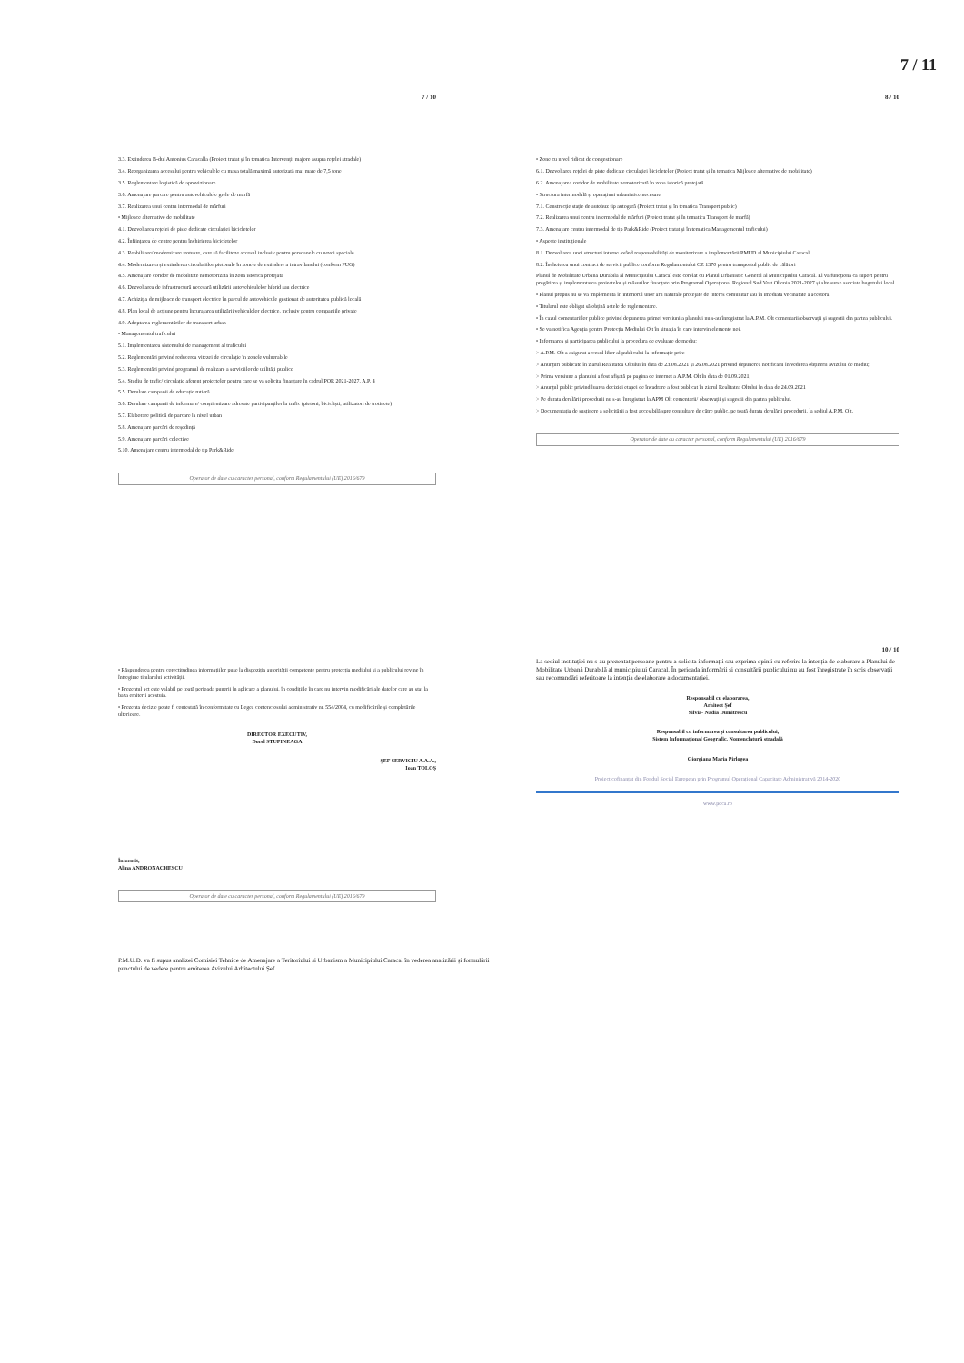7 / 11
7 / 10
3.3. Extinderea B-dul Antonius Caracalla (Proiect tratat și în tematica Intervenții majore asupra rețelei stradale)
3.4. Reorganizarea accesului pentru vehiculele cu masa totală maximă autorizată mai mare de 7,5 tone
3.5. Reglementare logistică de aprovizionare
3.6. Amenajare parcare pentru autovehiculele grele de marfă
3.7. Realizarea unui centru intermodal de mărfuri
• Mijloace alternative de mobilitate
4.1. Dezvoltarea rețelei de piste dedicate circulației bicicletelor
4.2. Înființarea de centre pentru închirierea bicicletelor
4.3. Reabilitare/ modernizare trotuare, care să faciliteze accesul inclusiv pentru persoanele cu nevoi speciale
4.4. Modernizarea și extinderea circulațiilor pietonale în zonele de extindere a intravilanului (conform PUG)
4.5. Amenajare coridor de mobilitate nemotorizată în zona istorică protejată
4.6. Dezvoltarea de infrastructură necesară utilizării autovehiculelor hibrid sau electrice
4.7. Achiziția de mijloace de transport electrice în parcul de autovehicule gestionat de autoritatea publică locală
4.8. Plan local de acțiune pentru încurajarea utilizării vehiculelor electrice, inclusiv pentru companiile private
4.9. Adoptarea reglementărilor de transport urban
• Managementul traficului
5.1. Implementarea sistemului de management al traficului
5.2. Reglementări privind reducerea vitezei de circulație în zonele vulnerabile
5.3. Reglementări privind programul de realizare a serviciilor de utilități publice
5.4. Studiu de trafic/ circulație aferent proiectelor pentru care se va solicita finanțare în cadrul POR 2021-2027, A.P. 4
5.5. Derulare campanii de educație rutieră
5.6. Derulare campanii de informare/ conștientizare adresate participanților la trafic (pietoni, bicicliști, utilizatori de trotinete)
5.7. Elaborare politică de parcare la nivel urban
5.8. Amenajare parcări de reședință
5.9. Amenajare parcări colective
5.10. Amenajare centru intermodal de tip Park&Ride
Operator de date cu caracter personal, conform Regulamentului (UE) 2016/679
• Răspunderea pentru corectitudinea informațiilor puse la dispoziția autorității competente pentru protecția mediului și a publicului revine în întregime titularului activității.
• Prezentul act este valabil pe toată perioada punerii în aplicare a planului, în condițiile în care nu intervin modificări ale datelor care au stat la baza emiterii acestuia.
• Prezenta decizie poate fi contestată în conformitate cu Legea contenciosului administrativ nr. 554/2004, cu modificările și completările ulterioare.
DIRECTOR EXECUTIV,
Dorel STUPINEAGA
ȘEF SERVICIU A.A.A.,
Ioan TOLOȘ
Întocmit,
Alina ANDRONACHESCU
Operator de date cu caracter personal, conform Regulamentului (UE) 2016/679
8 / 10
• Zone cu nivel ridicat de congestionare
6.1. Dezvoltarea rețelei de piste dedicate circulației bicicletelor (Proiect tratat și în tematica Mijloace alternative de mobilitate)
6.2. Amenajarea coridor de mobilitate nemotorizată în zona istorică protejată
• Structura intermodală și operațiuni urbanistice necesare
7.1. Construcție stație de autobuz tip autogară (Proiect tratat și în tematica Transport public)
7.2. Realizarea unui centru intermodal de mărfuri (Proiect tratat și în tematica Transport de marfă)
7.3. Amenajare centru intermodal de tip Park&Ride (Proiect tratat și în tematica Managementul traficului)
• Aspecte instituționale
8.1. Dezvoltarea unei structuri interne având responsabilități de monitorizare a implementării PMUD al Municipiului Caracal
8.2. Încheierea unui contract de servicii publice conform Regulamentului CE 1370 pentru transportul public de călători
Planul de Mobilitate Urbană Durabilă al Municipiului Caracal este corelat cu Planul Urbanistic General al Municipiului Caracal. El va funcționa ca suport pentru pregătirea și implementarea proiectelor și măsurilor finanțate prin Programul Operațional Regional Sud Vest Oltenia 2021-2027 și alte surse asociate bugetului local.
• Planul propus nu se va implementa în interiorul unor arii naturale protejate de interes comunitar sau în imediata vecinătate a acestora.
• Titularul este obligat să obțină actele de reglementare.
• În cazul comentariilor publice privind depunerea primei versiuni a planului nu s-au înregistrat la A.P.M. Olt comentarii/observații și sugestii din partea publicului.
• Se va notifica Agenția pentru Protecția Mediului Olt în situația în care intervin elemente noi.
• Informarea și participarea publicului la procedura de evaluare de mediu:
> A.P.M. Olt a asigurat accesul liber al publicului la informație prin:
> Anunțuri publicate în ziarul Realitatea Oltului în data de 23.08.2021 și 26.08.2021 privind depunerea notificării în vederea obținerii avizului de mediu;
> Prima versiune a planului a fost afișată pe pagina de internet a A.P.M. Olt în data de 01.09.2021;
> Anunțul public privind luarea deciziei etapei de încadrare a fost publicat în ziarul Realitatea Oltului în data de 24.09.2021
> Pe durata derulării procedurii nu s-au înregistrat la APM Olt comentarii/ observații și sugestii din partea publicului.
> Documentația de susținere a solicitării a fost accesibilă spre consultare de către public, pe toată durata derulării procedurii, la sediul A.P.M. Olt.
Operator de date cu caracter personal, conform Regulamentului (UE) 2016/679
10 / 10
La sediul instituției nu s-au prezentat persoane pentru a solicita informații sau exprima opinii cu referire la intenția de elaborare a Planului de Mobilitate Urbană Durabilă al municipiului Caracal. În perioada informării și consultării publicului nu au fost înregistrate în scris observații sau recomandări referitoare la intenția de elaborare a documentației.
Responsabil cu elaborarea,
Arhitect Șef
Silvia- Nadia Dumitrescu
Responsabil cu informarea și consultarea publicului,
Sistem Informațional Geografic, Nomenclatură stradală
Giorgiana Maria Pirlogea
Proiect cofinanțat din Fondul Social European prin Programul Operațional Capacitate Administrativă 2014-2020
www.poca.ro
P.M.U.D. va fi supus analizei Comisiei Tehnice de Amenajare a Teritoriului și Urbanism a Municipiului Caracal în vederea analizării și formulării punctului de vedere pentru emiterea Avizului Arhitectului Șef.